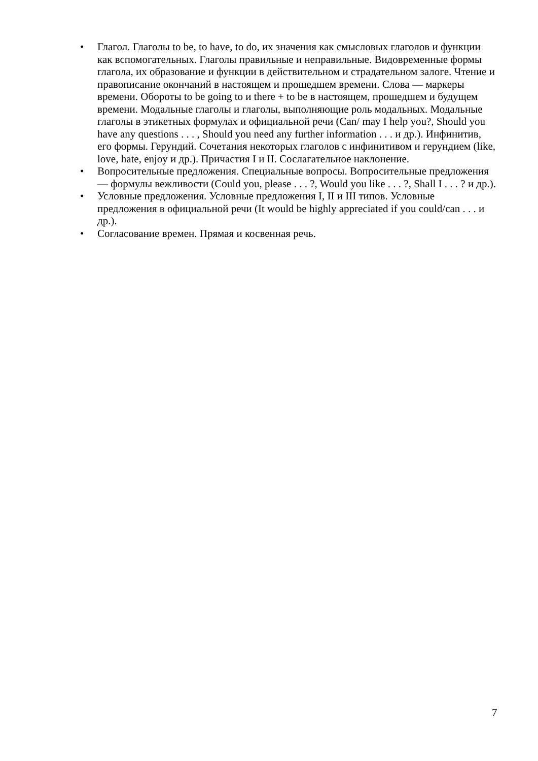• Глагол. Глаголы to be, to have, to do, их значения как смысловых глаголов и функции как вспомогательных. Глаголы правильные и неправильные. Видовременные формы глагола, их образование и функции в действительном и страдательном залоге. Чтение и правописание окончаний в настоящем и прошедшем времени. Слова — маркеры времени. Обороты to be going to и there + to be в настоящем, прошедшем и будущем времени. Модальные глаголы и глаголы, выполняющие роль модальных. Модальные глаголы в этикетных формулах и официальной речи (Can/ may I help you?, Should you have any questions . . . , Should you need any further information . . . и др.). Инфинитив, его формы. Герундий. Сочетания некоторых глаголов с инфинитивом и герундием (like, love, hate, enjoy и др.). Причастия I и II. Сослагательное наклонение.
• Вопросительные предложения. Специальные вопросы. Вопросительные предложения — формулы вежливости (Could you, please . . . ?, Would you like . . . ?, Shall I . . . ? и др.).
• Условные предложения. Условные предложения I, II и III типов. Условные предложения в официальной речи (It would be highly appreciated if you could/can . . . и др.).
• Согласование времен. Прямая и косвенная речь.
7